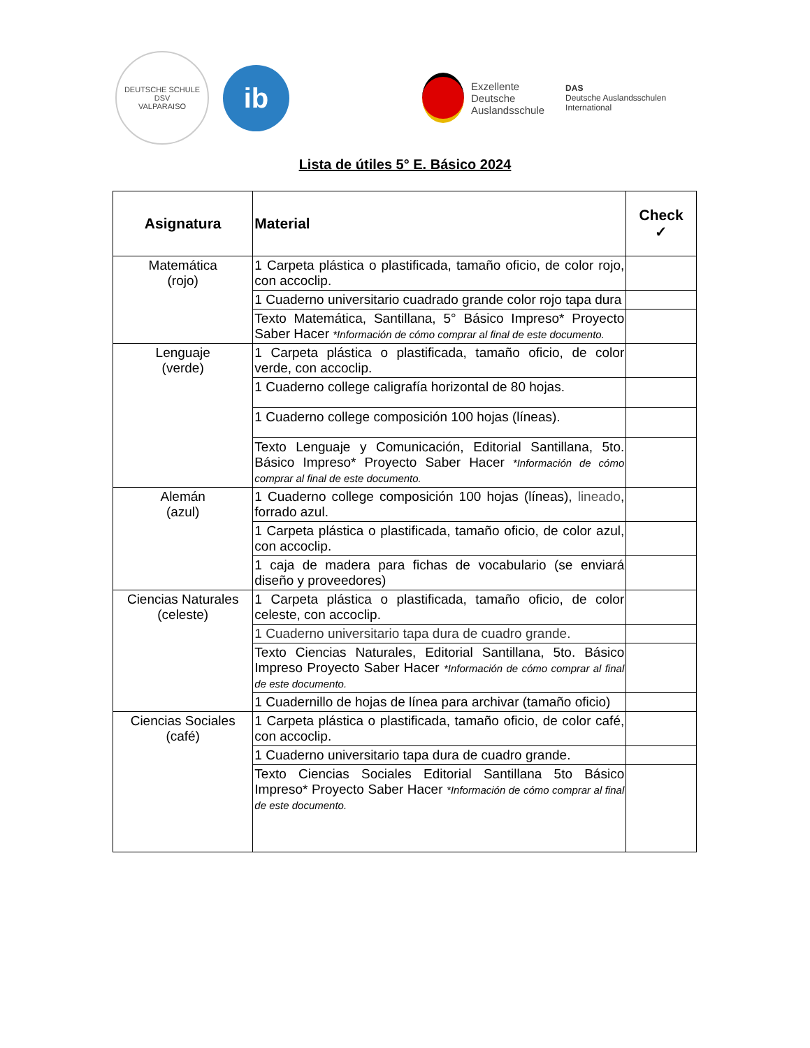DEUTSCHE SCHULE
DSV
VALPARAISO
ib
Exzellente
Deutsche
Auslandsschule
DAS
Deutsche Auslandsschulen
International
Lista de útiles 5° E. Básico 2024
| Asignatura | Material | Check ✓ |
| --- | --- | --- |
| Matemática (rojo) | 1 Carpeta plástica o plastificada, tamaño oficio, de color rojo, con accoclip. | |
| | 1 Cuaderno universitario cuadrado grande color rojo tapa dura | |
| | Texto Matemática, Santillana, 5° Básico Impreso* Proyecto Saber Hacer *Información de cómo comprar al final de este documento. | |
| Lenguaje (verde) | 1 Carpeta plástica o plastificada, tamaño oficio, de color verde, con accoclip. | |
| | 1 Cuaderno college caligrafía horizontal de 80 hojas. | |
| | 1 Cuaderno college composición 100 hojas (líneas). | |
| | Texto Lenguaje y Comunicación, Editorial Santillana, 5to. Básico Impreso* Proyecto Saber Hacer *Información de cómo comprar al final de este documento. | |
| Alemán (azul) | 1 Cuaderno college composición 100 hojas (líneas), lineado , forrado azul. | |
| | 1 Carpeta plástica o plastificada, tamaño oficio, de color azul, con accoclip. | |
| | 1 caja de madera para fichas de vocabulario (se enviará diseño y proveedores) | |
| Ciencias Naturales (celeste) | 1 Carpeta plástica o plastificada, tamaño oficio, de color celeste, con accoclip. | |
| | 1 Cuaderno universitario tapa dura de cuadro grande. | |
| | Texto Ciencias Naturales, Editorial Santillana, 5to. Básico Impreso Proyecto Saber Hacer *Información de cómo comprar al final de este documento. | |
| | 1 Cuadernillo de hojas de línea para archivar (tamaño oficio) | |
| Ciencias Sociales (café) | 1 Carpeta plástica o plastificada, tamaño oficio, de color café, con accoclip. | |
| | 1 Cuaderno universitario tapa dura de cuadro grande. | |
| | Texto Ciencias Sociales Editorial Santillana 5to Básico Impreso* Proyecto Saber Hacer *Información de cómo comprar al final de este documento. | |